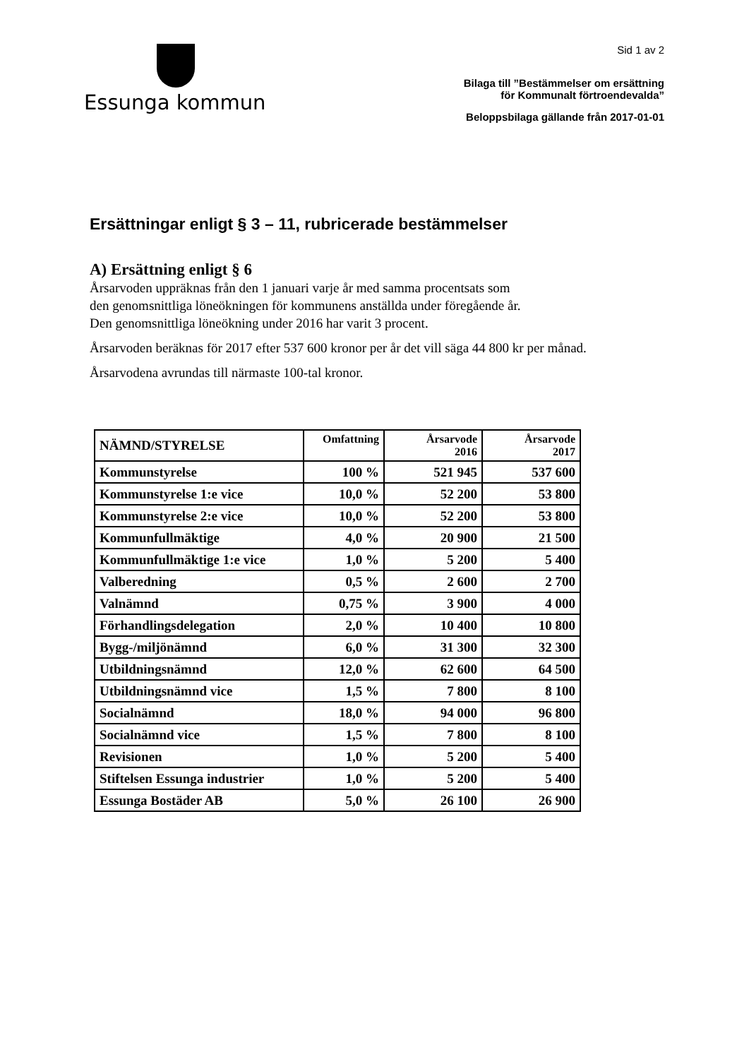Essunga kommun
Sid 1 av 2
Bilaga till ”Bestämmelser om ersättning
för Kommunalt förtroendevalda”
Beloppsbilaga gällande från 2017-01-01
Ersättningar enligt § 3 – 11, rubricerade bestämmelser
A) Ersättning enligt § 6
Årsarvoden uppräknas från den 1 januari varje år med samma procentsats som
den genomsnittliga löneökningen för kommunens anställda under föregående år.
Den genomsnittliga löneökning under 2016 har varit 3 procent.
Årsarvoden beräknas för 2017 efter 537 600 kronor per år det vill säga 44 800 kr per månad.
Årsarvodena avrundas till närmaste 100-tal kronor.
| NÄMND/STYRELSE | Omfattning | Årsarvode 2016 | Årsarvode 2017 |
| --- | --- | --- | --- |
| Kommunstyrelse | 100 % | 521 945 | 537 600 |
| Kommunstyrelse 1:e vice | 10,0 % | 52 200 | 53 800 |
| Kommunstyrelse 2:e vice | 10,0 % | 52 200 | 53 800 |
| Kommunfullmäktige | 4,0 % | 20 900 | 21 500 |
| Kommunfullmäktige 1:e vice | 1,0 % | 5 200 | 5 400 |
| Valberedning | 0,5 % | 2 600 | 2 700 |
| Valnämnd | 0,75 % | 3 900 | 4 000 |
| Förhandlingsdelegation | 2,0 % | 10 400 | 10 800 |
| Bygg-/miljönämnd | 6,0 % | 31 300 | 32 300 |
| Utbildningsnämnd | 12,0 % | 62 600 | 64 500 |
| Utbildningsnämnd vice | 1,5 % | 7 800 | 8 100 |
| Socialnämnd | 18,0 % | 94 000 | 96 800 |
| Socialnämnd vice | 1,5 % | 7 800 | 8 100 |
| Revisionen | 1,0 % | 5 200 | 5 400 |
| Stiftelsen Essunga industrier | 1,0 % | 5 200 | 5 400 |
| Essunga Bostäder AB | 5,0 % | 26 100 | 26 900 |